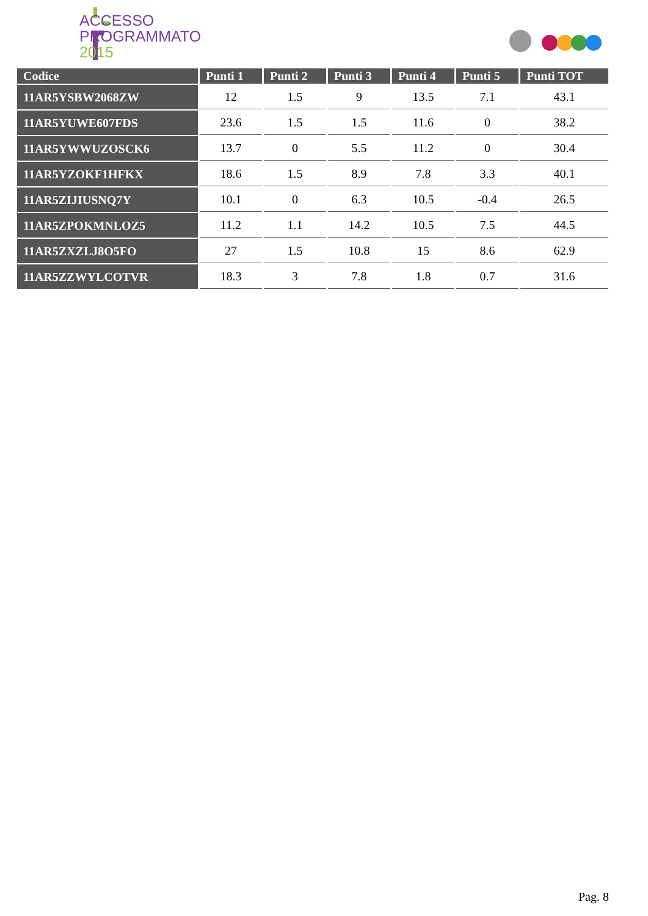ACCESSO
PROGRAMMATO
2015
| Codice | Punti 1 | Punti 2 | Punti 3 | Punti 4 | Punti 5 | Punti TOT |
| --- | --- | --- | --- | --- | --- | --- |
| 11AR5YSBW2068ZW | 12 | 1.5 | 9 | 13.5 | 7.1 | 43.1 |
| 11AR5YUWE607FDS | 23.6 | 1.5 | 1.5 | 11.6 | 0 | 38.2 |
| 11AR5YWWUZOSCK6 | 13.7 | 0 | 5.5 | 11.2 | 0 | 30.4 |
| 11AR5YZOKF1HFKX | 18.6 | 1.5 | 8.9 | 7.8 | 3.3 | 40.1 |
| 11AR5ZIJIUSNQ7Y | 10.1 | 0 | 6.3 | 10.5 | -0.4 | 26.5 |
| 11AR5ZPOKMNLOZ5 | 11.2 | 1.1 | 14.2 | 10.5 | 7.5 | 44.5 |
| 11AR5ZXZLJ8O5FO | 27 | 1.5 | 10.8 | 15 | 8.6 | 62.9 |
| 11AR5ZZWYLCOTVR | 18.3 | 3 | 7.8 | 1.8 | 0.7 | 31.6 |
Pag. 8